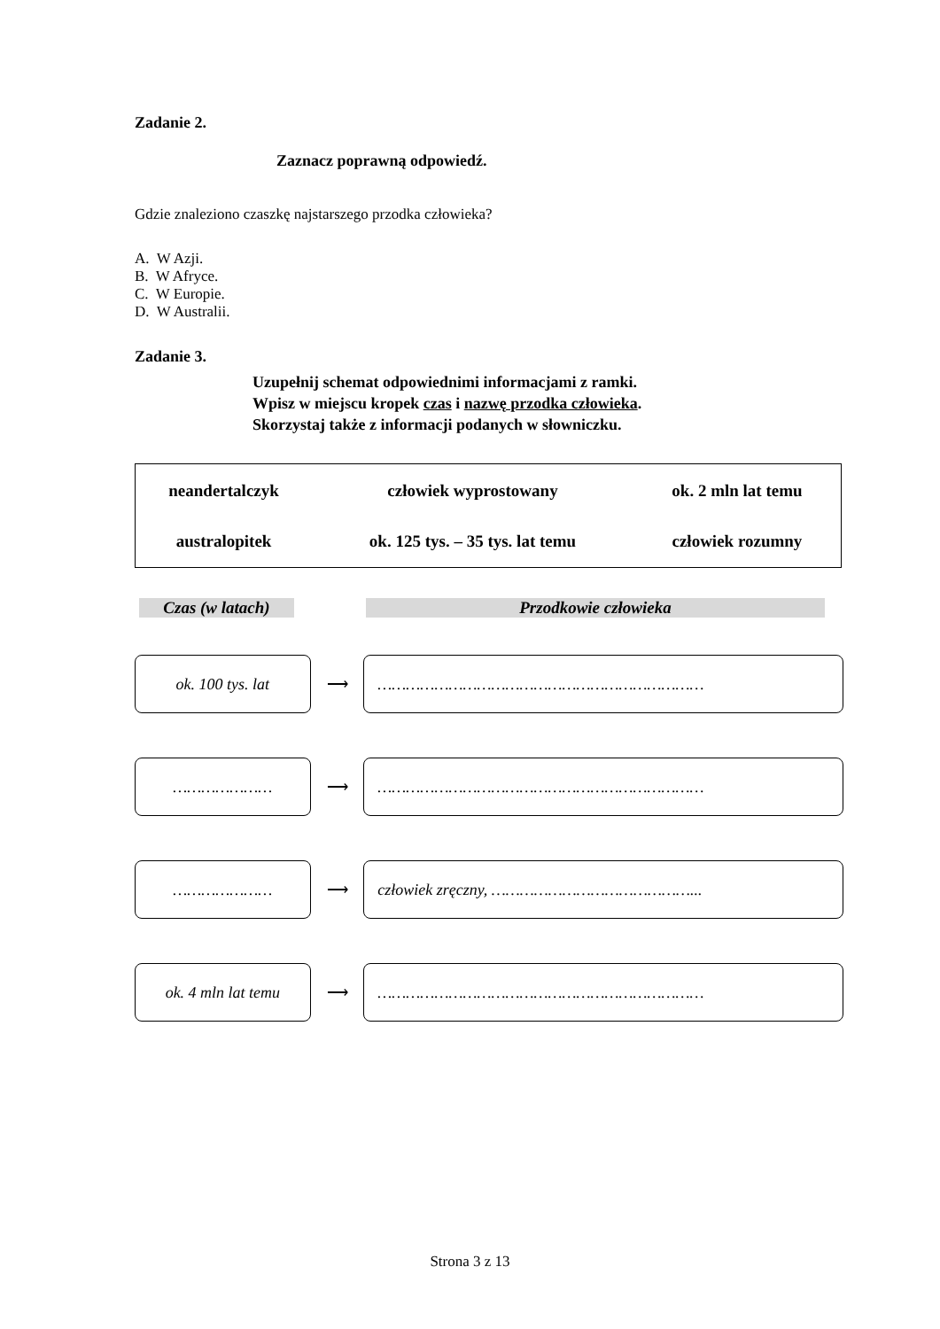Zadanie 2.
Zaznacz poprawną odpowiedź.
Gdzie znaleziono czaszkę najstarszego przodka człowieka?
A. W Azji.
B. W Afryce.
C. W Europie.
D. W Australii.
Zadanie 3.
Uzupełnij schemat odpowiednimi informacjami z ramki.
Wpisz w miejscu kropek czas i nazwę przodka człowieka.
Skorzystaj także z informacji podanych w słowniczku.
| neandertalczyk | człowiek wyprostowany | ok. 2 mln lat temu |
| australopitek | ok. 125 tys. – 35 tys. lat temu | człowiek rozumny |
Czas (w latach) Przodkowie człowieka
ok. 100 tys. lat
⟶
……………………………………………………………
…………………
⟶
……………………………………………………………
…………………
⟶
człowiek zręczny, ……………………………………...
ok. 4 mln lat temu
⟶
……………………………………………………………
Strona 3 z 13